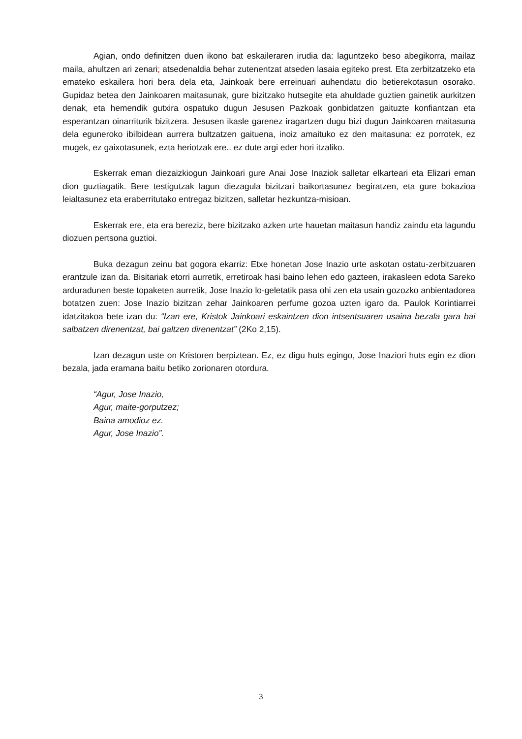Agian, ondo definitzen duen ikono bat eskaileraren irudia da: laguntzeko beso abegikorra, mailaz maila, ahultzen ari zenari; atsedenaldia behar zutenentzat atseden lasaia egiteko prest. Eta zerbitzatzeko eta emateko eskailera hori bera dela eta, Jainkoak bere erreinuari auhendatu dio betierekotasun osorako. Gupidaz betea den Jainkoaren maitasunak, gure bizitzako hutsegite eta ahuldade guztien gainetik aurkitzen denak, eta hemendik gutxira ospatuko dugun Jesusen Pazkoak gonbidatzen gaituzte konfiantzan eta esperantzan oinarriturik bizitzera. Jesusen ikasle garenez iragartzen dugu bizi dugun Jainkoaren maitasuna dela eguneroko ibilbidean aurrera bultzatzen gaituena, inoiz amaituko ez den maitasuna: ez porrotek, ez mugek, ez gaixotasunek, ezta heriotzak ere.. ez dute argi eder hori itzaliko.
Eskerrak eman diezaizkiogun Jainkoari gure Anai Jose Inaziok salletar elkarteari eta Elizari eman dion guztiagatik. Bere testigutzak lagun diezagula bizitzari baikortasunez begiratzen, eta gure bokazioa leialtasunez eta eraberritutako entregaz bizitzen, salletar hezkuntza-misioan.
Eskerrak ere, eta era bereziz, bere bizitzako azken urte hauetan maitasun handiz zaindu eta lagundu diozuen pertsona guztioi.
Buka dezagun zeinu bat gogora ekarriz: Etxe honetan Jose Inazio urte askotan ostatu-zerbitzuaren erantzule izan da. Bisitariak etorri aurretik, erretiroak hasi baino lehen edo gazteen, irakasleen edota Sareko arduradunen beste topaketen aurretik, Jose Inazio lo-geletatik pasa ohi zen eta usain gozozko anbientadorea botatzen zuen: Jose Inazio bizitzan zehar Jainkoaren perfume gozoa uzten igaro da. Paulok Korintiarrei idatzitakoa bete izan du: “Izan ere, Kristok Jainkoari eskaintzen dion intsentsuaren usaina bezala gara bai salbatzen direnentzat, bai galtzen direnentzat” (2Ko 2,15).
Izan dezagun uste on Kristoren berpiztean. Ez, ez digu huts egingo, Jose Inaziori huts egin ez dion bezala, jada eramana baitu betiko zorionaren otordura.
“Agur, Jose Inazio,
Agur, maite-gorputzez;
Baina amodioz ez.
Agur, Jose Inazio”.
3